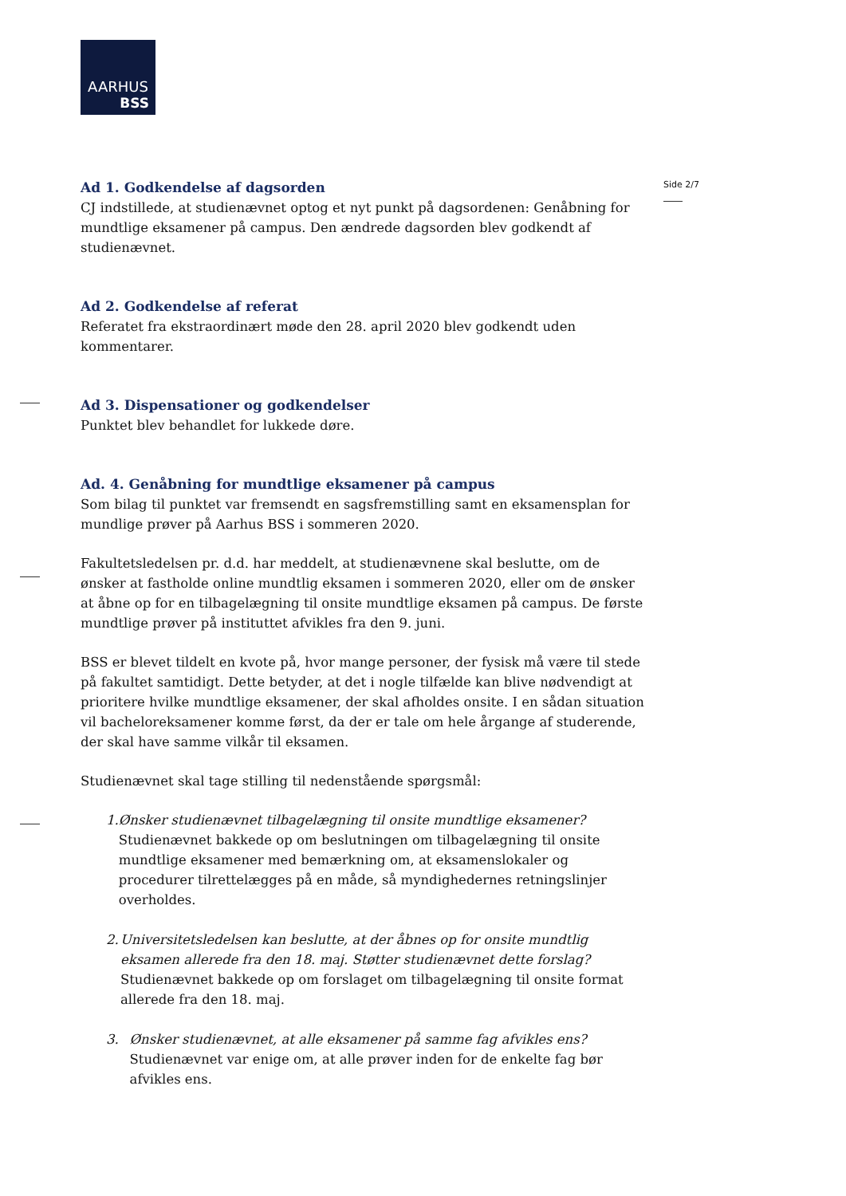AARHUS
BSS
Side 2/7
Ad 1. Godkendelse af dagsorden
CJ indstillede, at studienævnet optog et nyt punkt på dagsordenen: Genåbning for mundtlige eksamener på campus. Den ændrede dagsorden blev godkendt af studienævnet.
Ad 2. Godkendelse af referat
Referatet fra ekstraordinært møde den 28. april 2020 blev godkendt uden kommentarer.
Ad 3. Dispensationer og godkendelser
Punktet blev behandlet for lukkede døre.
Ad. 4. Genåbning for mundtlige eksamener på campus
Som bilag til punktet var fremsendt en sagsfremstilling samt en eksamensplan for mundlige prøver på Aarhus BSS i sommeren 2020.
Fakultetsledelsen pr. d.d. har meddelt, at studienævnene skal beslutte, om de ønsker at fastholde online mundtlig eksamen i sommeren 2020, eller om de ønsker at åbne op for en tilbagelægning til onsite mundtlige eksamen på campus. De første mundtlige prøver på instituttet afvikles fra den 9. juni.
BSS er blevet tildelt en kvote på, hvor mange personer, der fysisk må være til stede på fakultet samtidigt. Dette betyder, at det i nogle tilfælde kan blive nødvendigt at prioritere hvilke mundtlige eksamener, der skal afholdes onsite. I en sådan situation vil bacheloreksamener komme først, da der er tale om hele årgange af studerende, der skal have samme vilkår til eksamen.
Studienævnet skal tage stilling til nedenstående spørgsmål:
1. Ønsker studienævnet tilbagelægning til onsite mundtlige eksamener?
Studienævnet bakkede op om beslutningen om tilbagelægning til onsite mundtlige eksamener med bemærkning om, at eksamenslokaler og procedurer tilrettelægges på en måde, så myndighedernes retningslinjer overholdes.
2. Universitetsledelsen kan beslutte, at der åbnes op for onsite mundtlig eksamen allerede fra den 18. maj. Støtter studienævnet dette forslag?
Studienævnet bakkede op om forslaget om tilbagelægning til onsite format allerede fra den 18. maj.
3. Ønsker studienævnet, at alle eksamener på samme fag afvikles ens?
Studienævnet var enige om, at alle prøver inden for de enkelte fag bør afvikles ens.